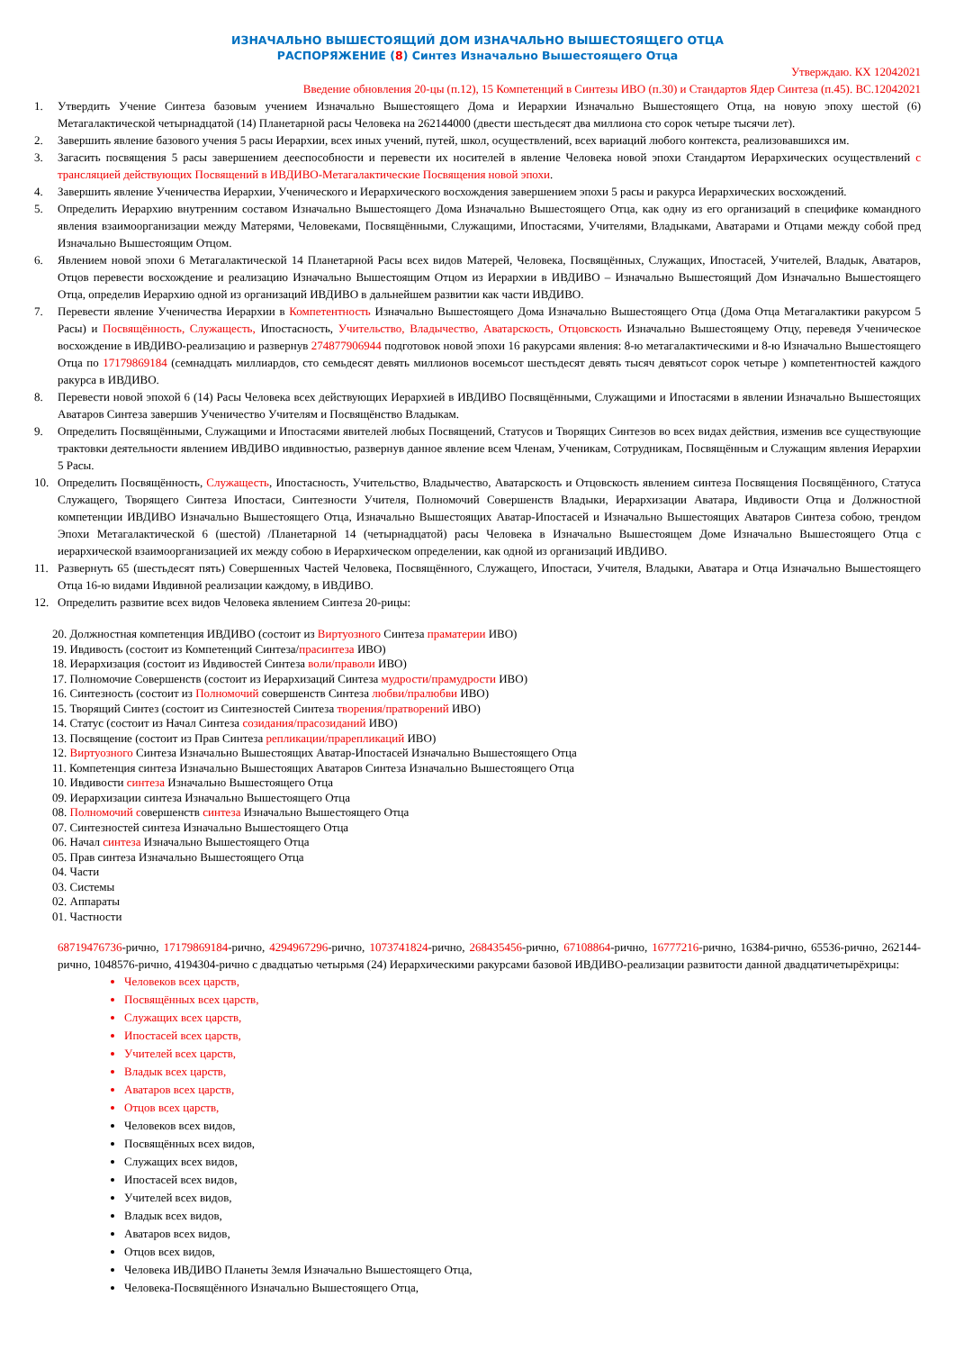ИЗНАЧАЛЬНО ВЫШЕСТОЯЩИЙ ДОМ ИЗНАЧАЛЬНО ВЫШЕСТОЯЩЕГО ОТЦА
РАСПОРЯЖЕНИЕ (8) Синтез Изначально Вышестоящего Отца
Утверждаю. КХ 12042021
Введение обновления 20-цы (п.12), 15 Компетенций в Синтезы ИВО (п.30) и Стандартов Ядер Синтеза (п.45). ВС.12042021
1. Утвердить Учение Синтеза базовым учением Изначально Вышестоящего Дома и Иерархии Изначально Вышестоящего Отца, на новую эпоху шестой (6) Метагалактической четырнадцатой (14) Планетарной расы Человека на 262144000 (двести шестьдесят два миллиона сто сорок четыре тысячи лет).
2. Завершить явление базового учения 5 расы Иерархии, всех иных учений, путей, школ, осуществлений, всех вариаций любого контекста, реализовавшихся им.
3. Загасить посвящения 5 расы завершением дееспособности и перевести их носителей в явление Человека новой эпохи Стандартом Иерархических осуществлений с трансляцией действующих Посвящений в ИВДИВО-Метагалактические Посвящения новой эпохи.
4. Завершить явление Ученичества Иерархии, Ученического и Иерархического восхождения завершением эпохи 5 расы и ракурса Иерархических восхождений.
5. Определить Иерархию внутренним составом Изначально Вышестоящего Дома Изначально Вышестоящего Отца, как одну из его организаций в специфике командного явления взаимоорганизации между Матерями, Человеками, Посвящёнными, Служащими, Ипостасями, Учителями, Владыками, Аватарами и Отцами между собой пред Изначально Вышестоящим Отцом.
6. Явлением новой эпохи 6 Метагалактической 14 Планетарной Расы всех видов Матерей, Человека, Посвящённых, Служащих, Ипостасей, Учителей, Владык, Аватаров, Отцов перевести восхождение и реализацию Изначально Вышестоящим Отцом из Иерархии в ИВДИВО – Изначально Вышестоящий Дом Изначально Вышестоящего Отца, определив Иерархию одной из организаций ИВДИВО в дальнейшем развитии как части ИВДИВО.
7. Перевести явление Ученичества Иерархии в Компетентность Изначально Вышестоящего Дома Изначально Вышестоящего Отца (Дома Отца Метагалактики ракурсом 5 Расы) и Посвящённость, Служащесть, Ипостасность, Учительство, Владычество, Аватарскость, Отцовскость Изначально Вышестоящему Отцу, переведя Ученическое восхождение в ИВДИВО-реализацию и развернув 274877906944 подготовок новой эпохи 16 ракурсами явления: 8-ю метагалактическими и 8-ю Изначально Вышестоящего Отца по 17179869184 (семнадцать миллиардов, сто семьдесят девять миллионов восемьсот шестьдесят девять тысяч девятьсот сорок четыре ) компетентностей каждого ракурса в ИВДИВО.
8. Перевести новой эпохой 6 (14) Расы Человека всех действующих Иерархией в ИВДИВО Посвящёнными, Служащими и Ипостасями в явлении Изначально Вышестоящих Аватаров Синтеза завершив Ученичество Учителям и Посвящёнство Владыкам.
9. Определить Посвящёнными, Служащими и Ипостасями явителей любых Посвящений, Статусов и Творящих Синтезов во всех видах действия, изменив все существующие трактовки деятельности явлением ИВДИВО ивдивностью, развернув данное явление всем Членам, Ученикам, Сотрудникам, Посвящённым и Служащим явления Иерархии 5 Расы.
10. Определить Посвящённость, Служащесть, Ипостасность, Учительство, Владычество, Аватарскость и Отцовскость явлением синтеза Посвящения Посвящённого, Статуса Служащего, Творящего Синтеза Ипостаси, Синтезности Учителя, Полномочий Совершенств Владыки, Иерархизации Аватара, Ивдивости Отца и Должностной компетенции ИВДИВО Изначально Вышестоящего Отца, Изначально Вышестоящих Аватар-Ипостасей и Изначально Вышестоящих Аватаров Синтеза собою, трендом Эпохи Метагалактической 6 (шестой) /Планетарной 14 (четырнадцатой) расы Человека в Изначально Вышестоящем Доме Изначально Вышестоящего Отца с иерархической взаимоорганизацией их между собою в Иерархическом определении, как одной из организаций ИВДИВО.
11. Развернуть 65 (шестьдесят пять) Совершенных Частей Человека, Посвящённого, Служащего, Ипостаси, Учителя, Владыки, Аватара и Отца Изначально Вышестоящего Отца 16-ю видами Ивдивной реализации каждому, в ИВДИВО.
12. Определить развитие всех видов Человека явлением Синтеза 20-рицы:
20. Должностная компетенция ИВДИВО (состоит из Виртуозного Синтеза праматерии ИВО)
19. Ивдивость (состоит из Компетенций Синтеза/прасинтеза ИВО)
18. Иерархизация (состоит из Ивдивостей Синтеза воли/праволи ИВО)
17. Полномочие Совершенств (состоит из Иерархизаций Синтеза мудрости/прамудрости ИВО)
16. Синтезность (состоит из Полномочий совершенств Синтеза любви/пралюбви ИВО)
15. Творящий Синтез (состоит из Синтезностей Синтеза творения/пратворений ИВО)
14. Статус (состоит из Начал Синтеза созидания/прасозиданий ИВО)
13. Посвящение (состоит из Прав Синтеза репликации/прарепликаций ИВО)
12. Виртуозного Синтеза Изначально Вышестоящих Аватар-Ипостасей Изначально Вышестоящего Отца
11. Компетенция синтеза Изначально Вышестоящих Аватаров Синтеза Изначально Вышестоящего Отца
10. Ивдивости синтеза Изначально Вышестоящего Отца
09. Иерархизации синтеза Изначально Вышестоящего Отца
08. Полномочий совершенств синтеза Изначально Вышестоящего Отца
07. Синтезностей синтеза Изначально Вышестоящего Отца
06. Начал синтеза Изначально Вышестоящего Отца
05. Прав синтеза Изначально Вышестоящего Отца
04. Части
03. Системы
02. Аппараты
01. Частности
68719476736-рично, 17179869184-рично, 4294967296-рично, 1073741824-рично, 268435456-рично, 67108864-рично, 16777216-рично, 16384-рично, 65536-рично, 262144-рично, 1048576-рично, 4194304-рично с двадцатью четырьмя (24) Иерархическими ракурсами базовой ИВДИВО-реализации развитости данной двадцатичетырёхрицы:
Человеков всех царств,
Посвящённых всех царств,
Служащих всех царств,
Ипостасей всех царств,
Учителей всех царств,
Владык всех царств,
Аватаров всех царств,
Отцов всех царств,
Человеков всех видов,
Посвящённых всех видов,
Служащих всех видов,
Ипостасей всех видов,
Учителей всех видов,
Владык всех видов,
Аватаров всех видов,
Отцов всех видов,
Человека ИВДИВО Планеты Земля Изначально Вышестоящего Отца,
Человека-Посвящённого Изначально Вышестоящего Отца,